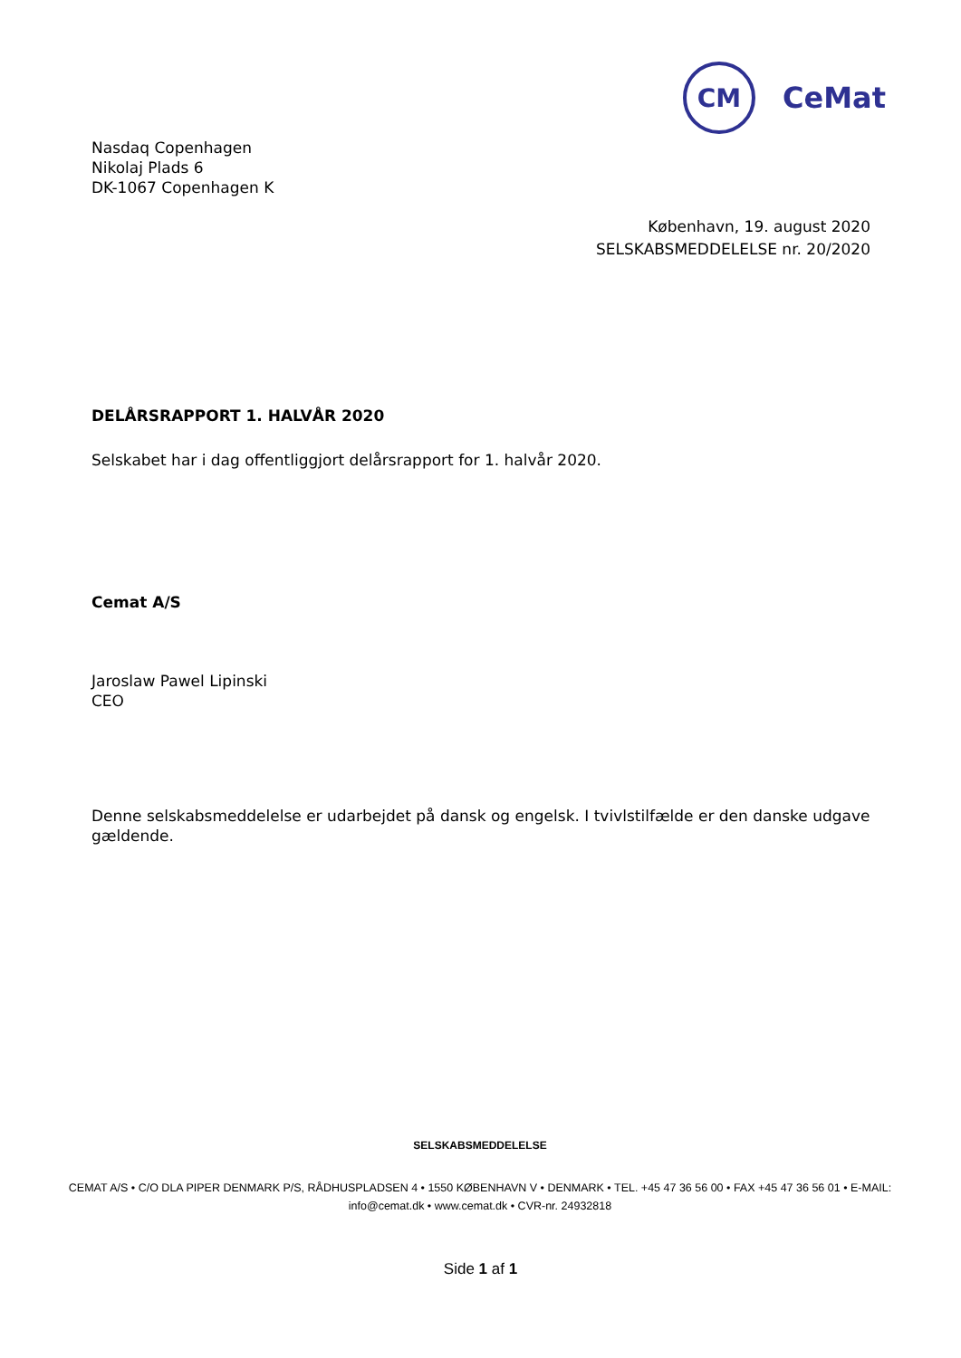CM
CeMat
Nasdaq Copenhagen
Nikolaj Plads 6
DK-1067 Copenhagen K
København, 19. august 2020
SELSKABSMEDDELELSE nr. 20/2020
DELÅRSRAPPORT 1. HALVÅR 2020
Selskabet har i dag offentliggjort delårsrapport for 1. halvår 2020.
Cemat A/S
Jaroslaw Pawel Lipinski
CEO
Denne selskabsmeddelelse er udarbejdet på dansk og engelsk. I tvivlstilfælde er den danske udgave gældende.
SELSKABSMEDDELELSE
CEMAT A/S • C/O DLA PIPER DENMARK P/S, RÅDHUSPLADSEN 4 • 1550 KØBENHAVN V • DENMARK • TEL. +45 47 36 56 00 • FAX +45 47 36 56 01 • E-MAIL: info@cemat.dk • www.cemat.dk • CVR-nr. 24932818
Side 1 af 1